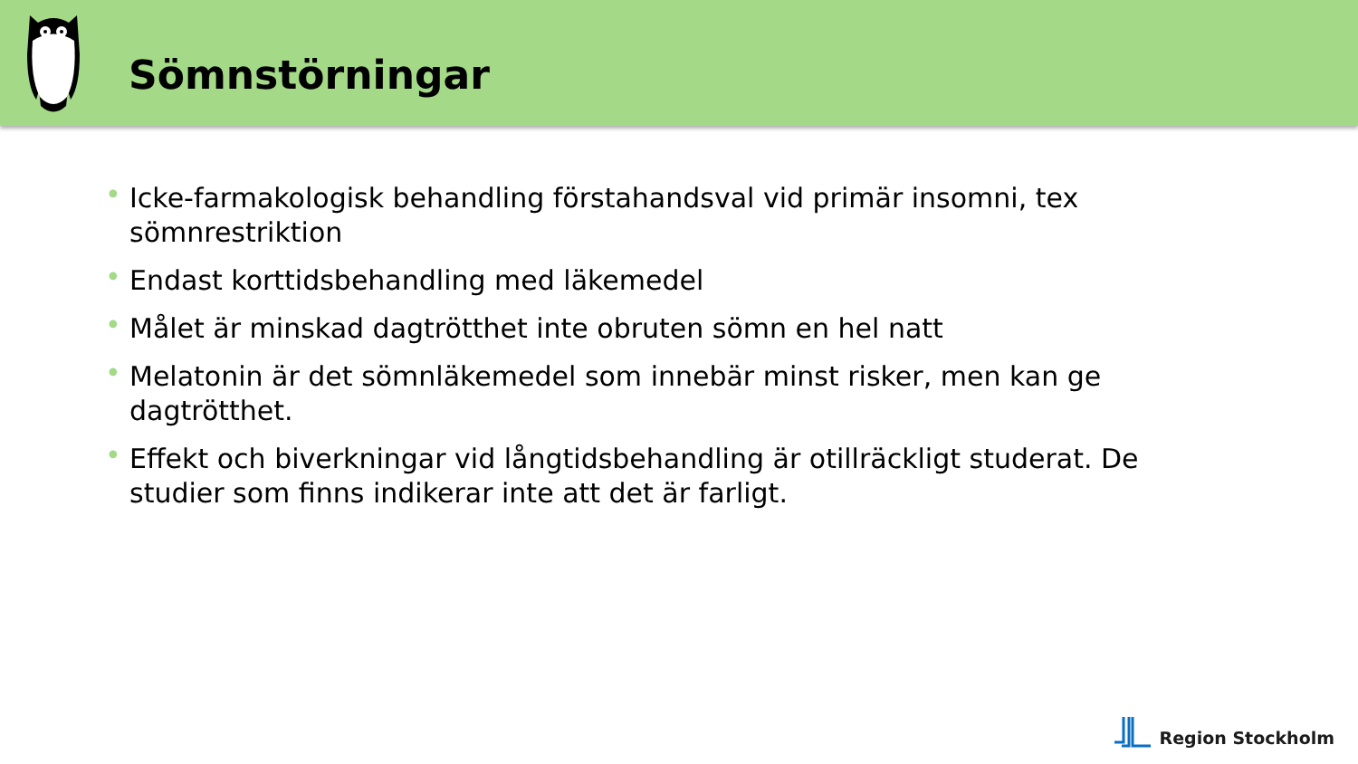Sömnstörningar
• Icke-farmakologisk behandling förstahandsval vid primär insomni, tex sömnrestriktion
• Endast korttidsbehandling med läkemedel
• Målet är minskad dagtrötthet inte obruten sömn en hel natt
• Melatonin är det sömnläkemedel som innebär minst risker, men kan ge dagtrötthet.
• Effekt och biverkningar vid långtidsbehandling är otillräckligt studerat. De studier som finns indikerar inte att det är farligt.
Region Stockholm